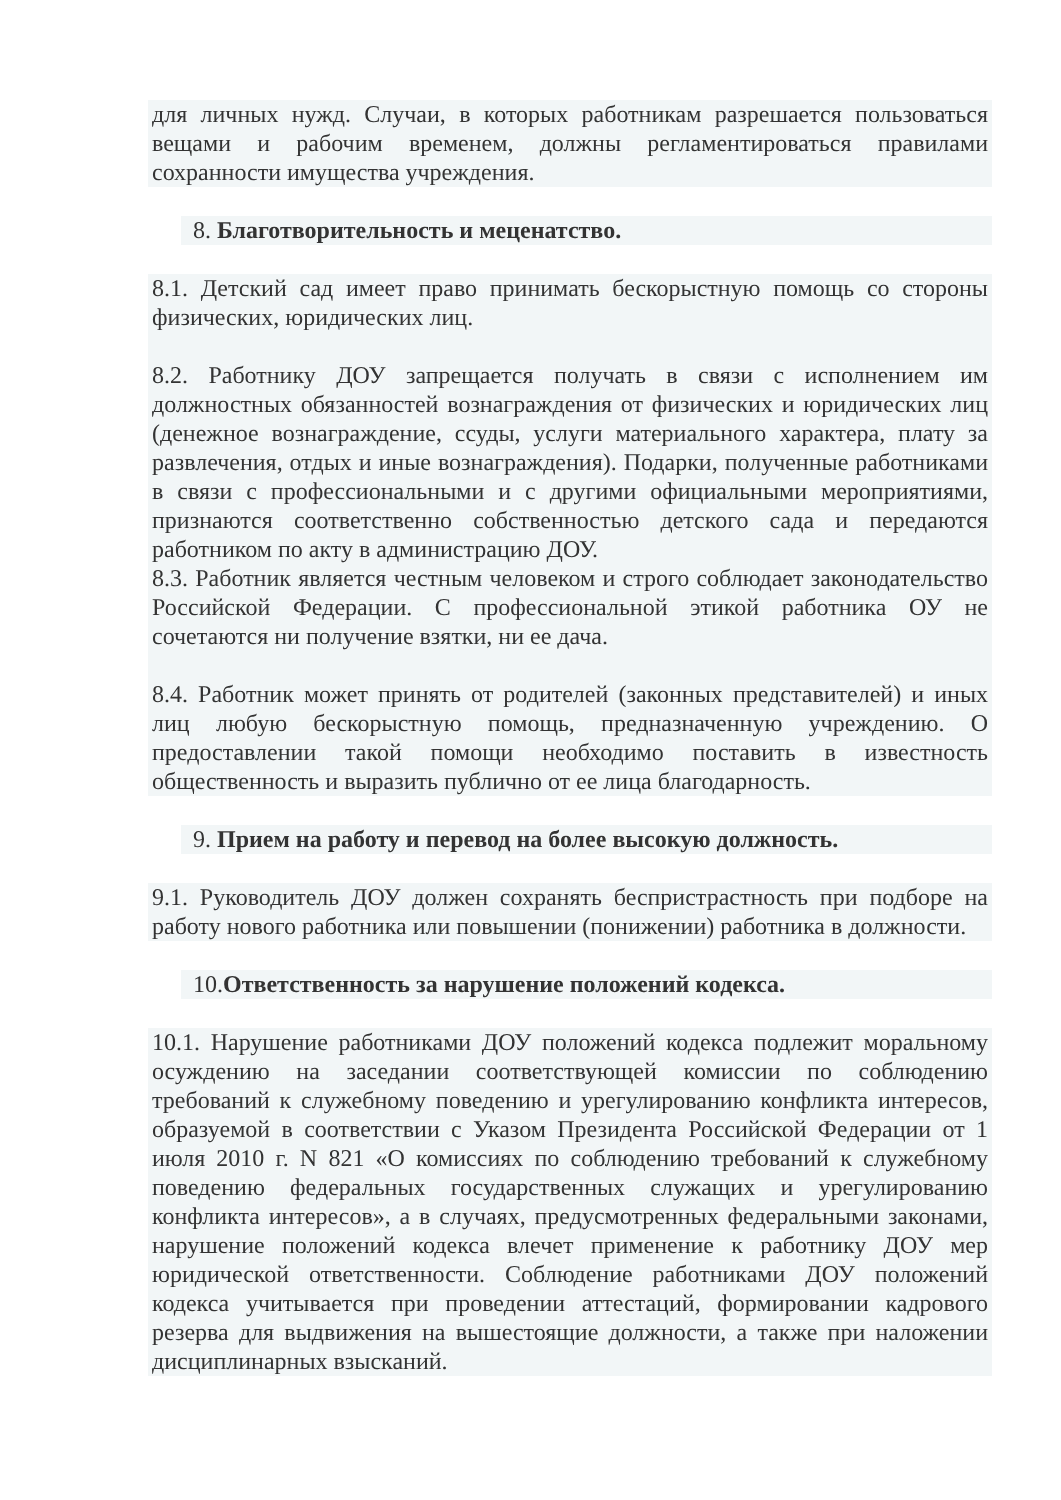для личных нужд. Случаи, в которых работникам разрешается пользоваться вещами и рабочим временем, должны регламентироваться правилами сохранности имущества учреждения.
8. Благотворительность и меценатство.
8.1. Детский сад имеет право принимать бескорыстную помощь со стороны физических, юридических лиц.
8.2. Работнику ДОУ запрещается получать в связи с исполнением им должностных обязанностей вознаграждения от физических и юридических лиц (денежное вознаграждение, ссуды, услуги материального характера, плату за развлечения, отдых и иные вознаграждения). Подарки, полученные работниками в связи с профессиональными и с другими официальными мероприятиями, признаются соответственно собственностью детского сада и передаются работником по акту в администрацию ДОУ.
8.3. Работник является честным человеком и строго соблюдает законодательство Российской Федерации. С профессиональной этикой работника ОУ не сочетаются ни получение взятки, ни ее дача.
8.4. Работник может принять от родителей (законных представителей) и иных лиц любую бескорыстную помощь, предназначенную учреждению. О предоставлении такой помощи необходимо поставить в известность общественность и выразить публично от ее лица благодарность.
9. Прием на работу и перевод на более высокую должность.
9.1. Руководитель ДОУ должен сохранять беспристрастность при подборе на работу нового работника или повышении (понижении) работника в должности.
10.Ответственность за нарушение положений кодекса.
10.1. Нарушение работниками ДОУ положений кодекса подлежит моральному осуждению на заседании соответствующей комиссии по соблюдению требований к служебному поведению и урегулированию конфликта интересов, образуемой в соответствии с Указом Президента Российской Федерации от 1 июля 2010 г. N 821 «О комиссиях по соблюдению требований к служебному поведению федеральных государственных служащих и урегулированию конфликта интересов», а в случаях, предусмотренных федеральными законами, нарушение положений кодекса влечет применение к работнику ДОУ мер юридической ответственности. Соблюдение работниками ДОУ положений кодекса учитывается при проведении аттестаций, формировании кадрового резерва для выдвижения на вышестоящие должности, а также при наложении дисциплинарных взысканий.